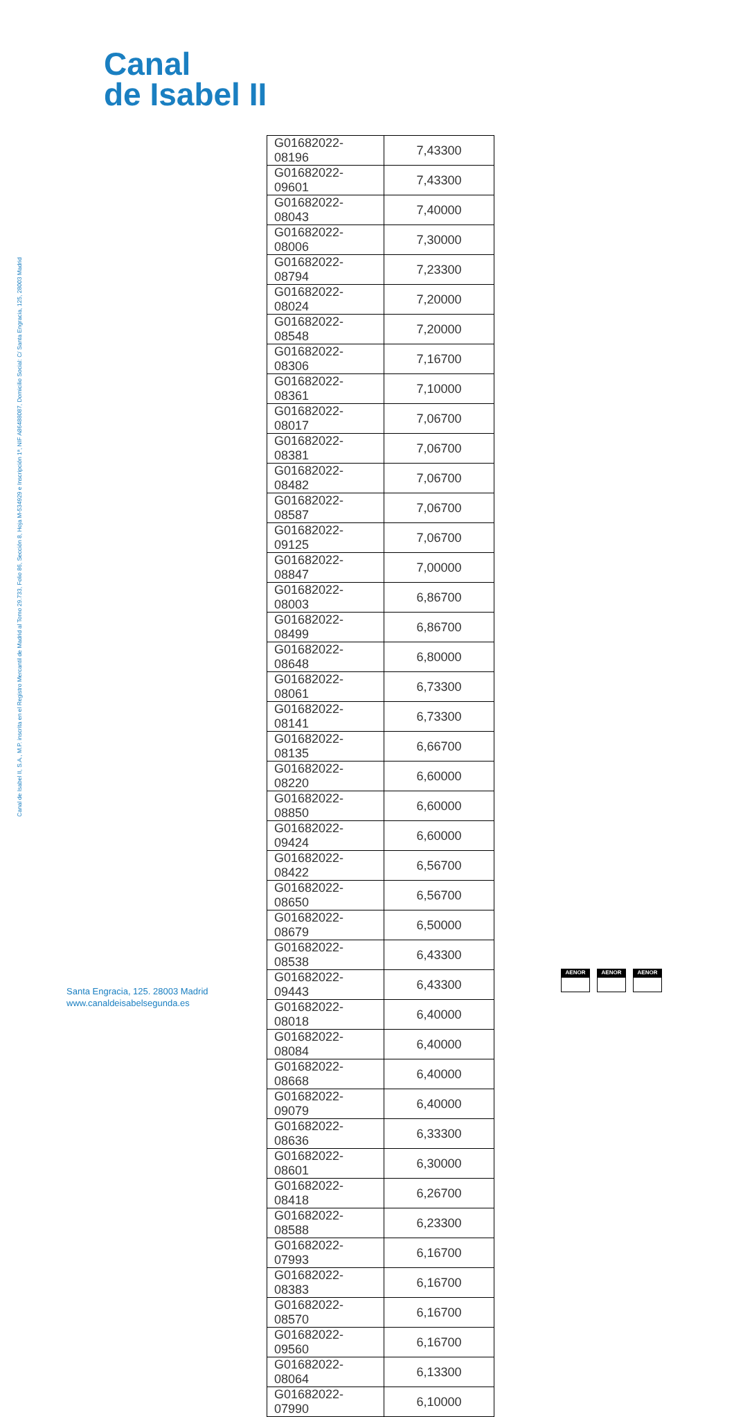Canal
de Isabel II
Canal de Isabel II, S.A., M.P. inscrita en el Registro Mercantil de Madrid al Tomo 29.733, Folio 86, Sección 8, Hoja M-534929 e Inscripción 1ª, NIF A86488087, Domicilio Social: C/ Santa Engracia, 125, 28003 Madrid
| G01682022-08196 | 7,43300 |
| G01682022-09601 | 7,43300 |
| G01682022-08043 | 7,40000 |
| G01682022-08006 | 7,30000 |
| G01682022-08794 | 7,23300 |
| G01682022-08024 | 7,20000 |
| G01682022-08548 | 7,20000 |
| G01682022-08306 | 7,16700 |
| G01682022-08361 | 7,10000 |
| G01682022-08017 | 7,06700 |
| G01682022-08381 | 7,06700 |
| G01682022-08482 | 7,06700 |
| G01682022-08587 | 7,06700 |
| G01682022-09125 | 7,06700 |
| G01682022-08847 | 7,00000 |
| G01682022-08003 | 6,86700 |
| G01682022-08499 | 6,86700 |
| G01682022-08648 | 6,80000 |
| G01682022-08061 | 6,73300 |
| G01682022-08141 | 6,73300 |
| G01682022-08135 | 6,66700 |
| G01682022-08220 | 6,60000 |
| G01682022-08850 | 6,60000 |
| G01682022-09424 | 6,60000 |
| G01682022-08422 | 6,56700 |
| G01682022-08650 | 6,56700 |
| G01682022-08679 | 6,50000 |
| G01682022-08538 | 6,43300 |
| G01682022-09443 | 6,43300 |
| G01682022-08018 | 6,40000 |
| G01682022-08084 | 6,40000 |
| G01682022-08668 | 6,40000 |
| G01682022-09079 | 6,40000 |
| G01682022-08636 | 6,33300 |
| G01682022-08601 | 6,30000 |
| G01682022-08418 | 6,26700 |
| G01682022-08588 | 6,23300 |
| G01682022-07993 | 6,16700 |
| G01682022-08383 | 6,16700 |
| G01682022-08570 | 6,16700 |
| G01682022-09560 | 6,16700 |
| G01682022-08064 | 6,13300 |
| G01682022-07990 | 6,10000 |
Santa Engracia, 125. 28003 Madrid
www.canaldeisabelsegunda.es
AENOR AENOR AENOR